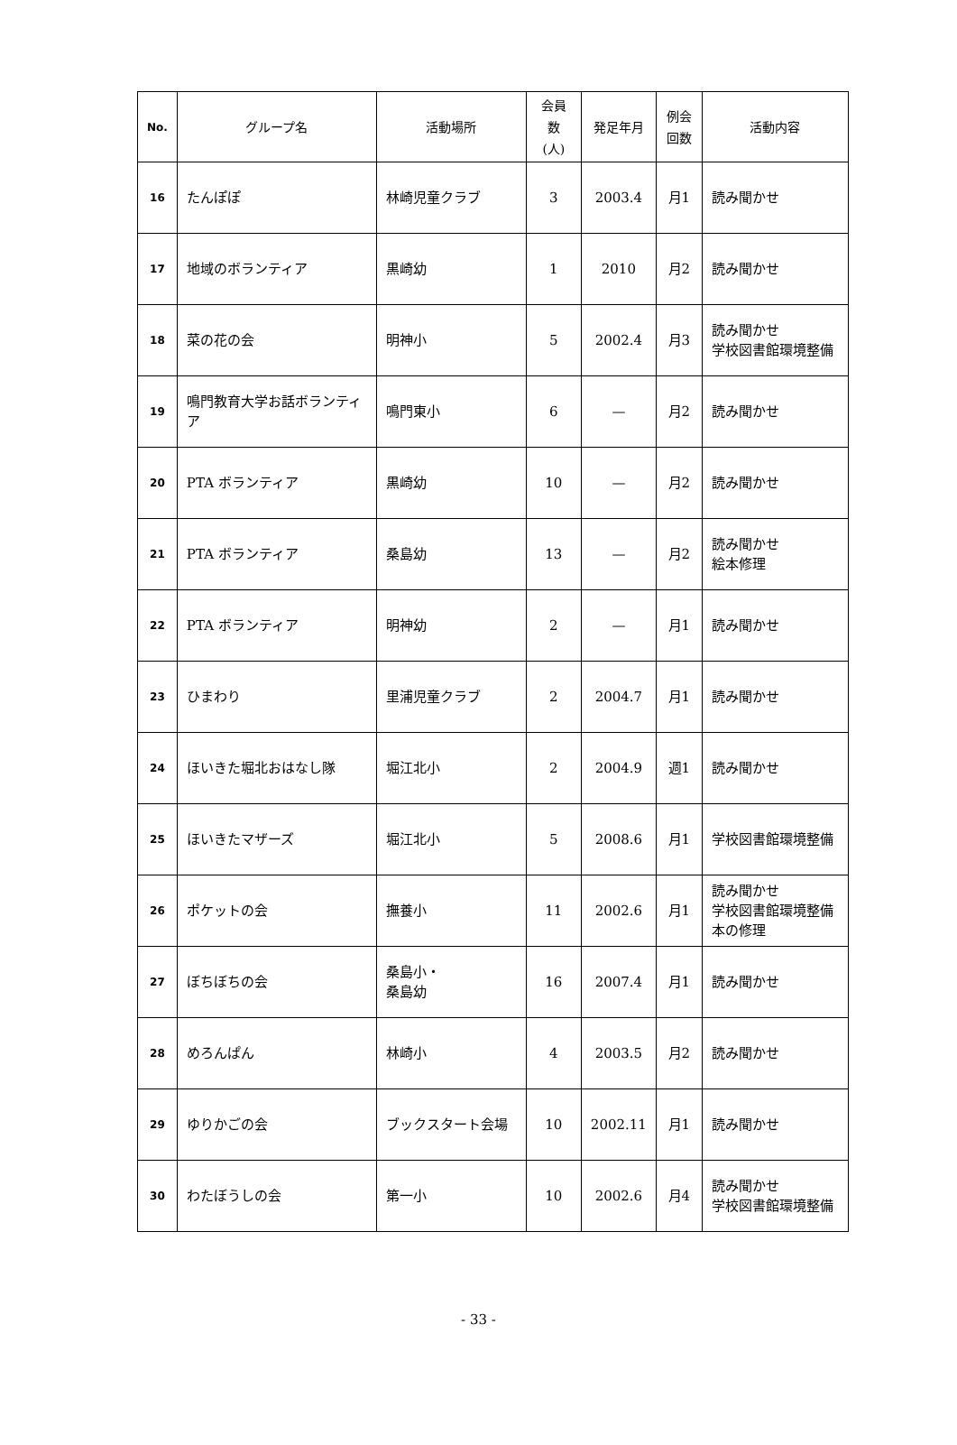| No. | グループ名 | 活動場所 | 会員 数 (人) | 発足年月 | 例会 回数 | 活動内容 |
| --- | --- | --- | --- | --- | --- | --- |
| 16 | たんぽぽ | 林崎児童クラブ | 3 | 2003.4 | 月1 | 読み聞かせ |
| 17 | 地域のボランティア | 黒崎幼 | 1 | 2010 | 月2 | 読み聞かせ |
| 18 | 菜の花の会 | 明神小 | 5 | 2002.4 | 月3 | 読み聞かせ 学校図書館環境整備 |
| 19 | 鳴門教育大学お話ボランティア | 鳴門東小 | 6 | — | 月2 | 読み聞かせ |
| 20 | PTA ボランティア | 黒崎幼 | 10 | — | 月2 | 読み聞かせ |
| 21 | PTA ボランティア | 桑島幼 | 13 | — | 月2 | 読み聞かせ 絵本修理 |
| 22 | PTA ボランティア | 明神幼 | 2 | — | 月1 | 読み聞かせ |
| 23 | ひまわり | 里浦児童クラブ | 2 | 2004.7 | 月1 | 読み聞かせ |
| 24 | ほいきた堀北おはなし隊 | 堀江北小 | 2 | 2004.9 | 週1 | 読み聞かせ |
| 25 | ほいきたマザーズ | 堀江北小 | 5 | 2008.6 | 月1 | 学校図書館環境整備 |
| 26 | ポケットの会 | 撫養小 | 11 | 2002.6 | 月1 | 読み聞かせ 学校図書館環境整備 本の修理 |
| 27 | ぼちぼちの会 | 桑島小・ 桑島幼 | 16 | 2007.4 | 月1 | 読み聞かせ |
| 28 | めろんぱん | 林崎小 | 4 | 2003.5 | 月2 | 読み聞かせ |
| 29 | ゆりかごの会 | ブックスタート会場 | 10 | 2002.11 | 月1 | 読み聞かせ |
| 30 | わたぼうしの会 | 第一小 | 10 | 2002.6 | 月4 | 読み聞かせ 学校図書館環境整備 |
- 33 -